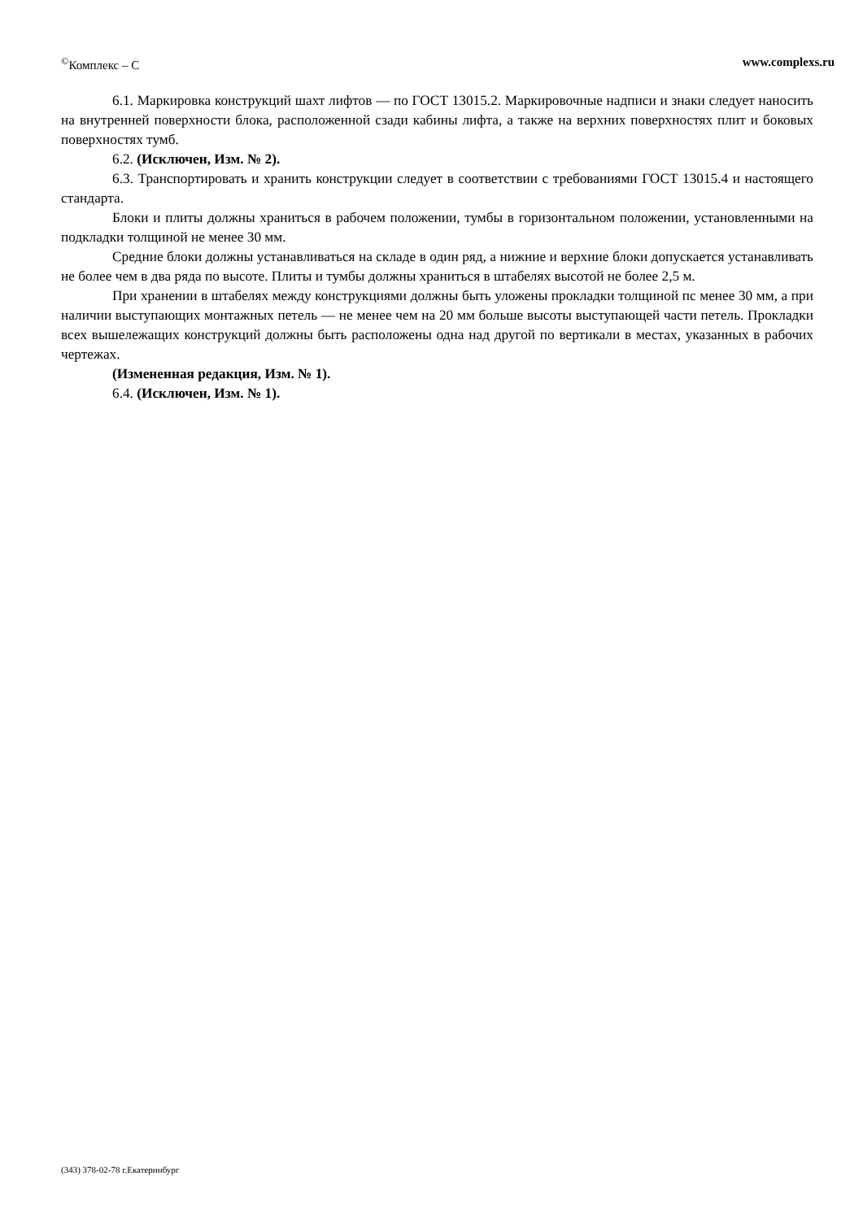<sup>©</sup>Комплекс – С www.complexs.ru
6.1. Маркировка конструкций шахт лифтов — по ГОСТ 13015.2. Маркировочные надписи и знаки следует наносить на внутренней поверхности блока, расположенной сзади кабины лифта, а также на верхних поверхностях плит и боковых поверхностях тумб.
6.2. (Исключен, Изм. № 2).
6.3. Транспортировать и хранить конструкции следует в соответствии с требованиями ГОСТ 13015.4 и настоящего стандарта.
Блоки и плиты должны храниться в рабочем положении, тумбы в горизонтальном положении, установленными на подкладки толщиной не менее 30 мм.
Средние блоки должны устанавливаться на складе в один ряд, а нижние и верхние блоки допускается устанавливать не более чем в два ряда по высоте. Плиты и тумбы должны храниться в штабелях высотой не более 2,5 м.
При хранении в штабелях между конструкциями должны быть уложены прокладки толщиной пс менее 30 мм, а при наличии выступающих монтажных петель — не менее чем на 20 мм больше высоты выступающей части петель. Прокладки всех вышележащих конструкций должны быть расположены одна над другой по вертикали в местах, указанных в рабочих чертежах.
(Измененная редакция, Изм. № 1).
6.4. (Исключен, Изм. № 1).
(343) 378-02-78 г.Екатеринбург